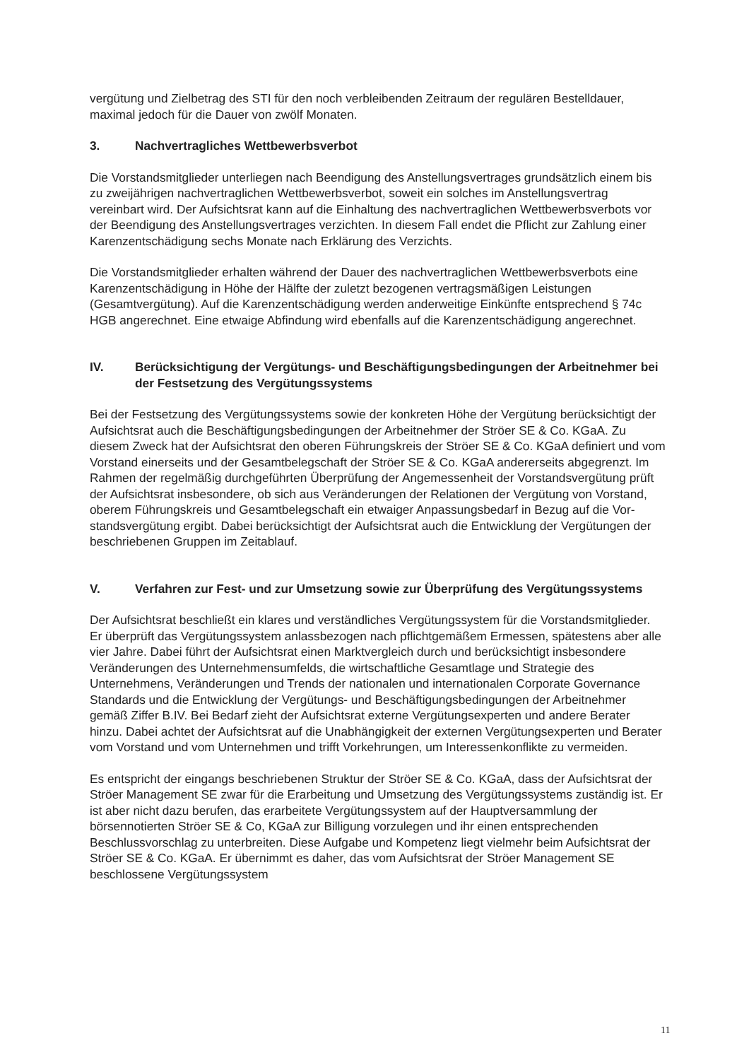vergütung und Zielbetrag des STI für den noch verbleibenden Zeitraum der regulären Be­stelldauer, maximal jedoch für die Dauer von zwölf Monaten.
3. Nachvertragliches Wettbewerbsverbot
Die Vorstandsmitglieder unterliegen nach Beendigung des Anstellungsvertrages grundsätz­lich einem bis zu zweijährigen nachvertraglichen Wettbewerbsverbot, soweit ein solches im Anstellungsvertrag vereinbart wird. Der Aufsichtsrat kann auf die Einhaltung des nachver­traglichen Wettbewerbsverbots vor der Beendigung des Anstellungsvertrages verzichten. In diesem Fall endet die Pflicht zur Zahlung einer Karenzentschädigung sechs Monate nach Erklärung des Verzichts.
Die Vorstandsmitglieder erhalten während der Dauer des nachvertraglichen Wettbewerbs­verbots eine Karenzentschädigung in Höhe der Hälfte der zuletzt bezogenen vertragsmäßi­gen Leistungen (Gesamtvergütung). Auf die Karenzentschädigung werden anderweitige Ein­künfte entsprechend § 74c HGB angerechnet. Eine etwaige Abfindung wird ebenfalls auf die Karenzentschädigung angerechnet.
IV. Berücksichtigung der Vergütungs- und Beschäftigungsbedingungen der Ar­beitnehmer bei der Festsetzung des Vergütungssystems
Bei der Festsetzung des Vergütungssystems sowie der konkreten Höhe der Vergütung be­rücksichtigt der Aufsichtsrat auch die Beschäftigungsbedingungen der Arbeitnehmer der Ströer SE & Co. KGaA. Zu diesem Zweck hat der Aufsichtsrat den oberen Führungskreis der Ströer SE & Co. KGaA definiert und vom Vorstand einerseits und der Gesamtbelegschaft der Ströer SE & Co. KGaA andererseits abgegrenzt. Im Rahmen der regelmäßig durchgeführten Überprüfung der Angemessenheit der Vorstandsvergütung prüft der Aufsichtsrat insbesonde­re, ob sich aus Veränderungen der Relationen der Vergütung von Vorstand, oberem Füh­rungskreis und Gesamtbelegschaft ein etwaiger Anpassungsbedarf in Bezug auf die Vor­standsvergütung ergibt. Dabei berücksichtigt der Aufsichtsrat auch die Entwicklung der Ver­gütungen der beschriebenen Gruppen im Zeitablauf.
V. Verfahren zur Fest- und zur Umsetzung sowie zur Überprüfung des Vergü­tungssystems
Der Aufsichtsrat beschließt ein klares und verständliches Vergütungssystem für die Vor­standsmitglieder. Er überprüft das Vergütungssystem anlassbezogen nach pflichtgemäßem Ermessen, spätestens aber alle vier Jahre. Dabei führt der Aufsichtsrat einen Marktvergleich durch und berücksichtigt insbesondere Veränderungen des Unternehmensumfelds, die wirt­schaftliche Gesamtlage und Strategie des Unternehmens, Veränderungen und Trends der nationalen und internationalen Corporate Governance Standards und die Entwicklung der Vergütungs- und Beschäftigungsbedingungen der Arbeitnehmer gemäß Ziffer B.IV. Bei Be­darf zieht der Aufsichtsrat externe Vergütungsexperten und andere Berater hinzu. Dabei ach­tet der Aufsichtsrat auf die Unabhängigkeit der externen Vergütungsexperten und Berater vom Vorstand und vom Unternehmen und trifft Vorkehrungen, um Interessenkonflikte zu vermeiden.
Es entspricht der eingangs beschriebenen Struktur der Ströer SE & Co. KGaA, dass der Auf­sichtsrat der Ströer Management SE zwar für die Erarbeitung und Umsetzung des Vergü­tungssystems zuständig ist. Er ist aber nicht dazu berufen, das erarbeitete Vergütungssys­tem auf der Hauptversammlung der börsennotierten Ströer SE & Co, KGaA zur Billigung vor­zulegen und ihr einen entsprechenden Beschlussvorschlag zu unterbreiten. Diese Aufgabe und Kompetenz liegt vielmehr beim Aufsichtsrat der Ströer SE & Co. KGaA. Er übernimmt es daher, das vom Aufsichtsrat der Ströer Management SE beschlossene Vergütungssystem
11